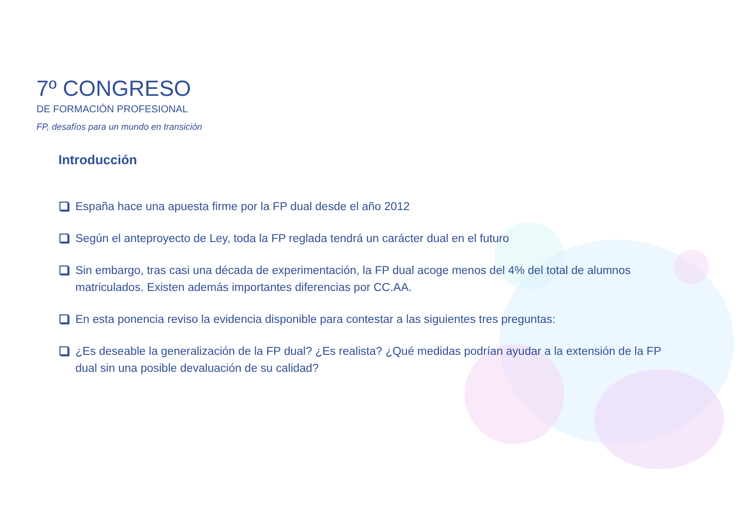7º CONGRESO
DE FORMACIÓN PROFESIONAL
FP, desafíos para un mundo en transición
Introducción
España hace una apuesta firme por la FP dual desde el año 2012
Según el anteproyecto de Ley, toda la FP reglada tendrá un carácter dual en el futuro
Sin embargo, tras casi una década de experimentación, la FP dual acoge menos del 4% del total de alumnos matriculados. Existen además importantes diferencias por CC.AA.
En esta ponencia reviso la evidencia disponible para contestar a las siguientes tres preguntas:
¿Es deseable la generalización de la FP dual? ¿Es realista? ¿Qué medidas podrían ayudar a la extensión de la FP dual sin una posible devaluación de su calidad?